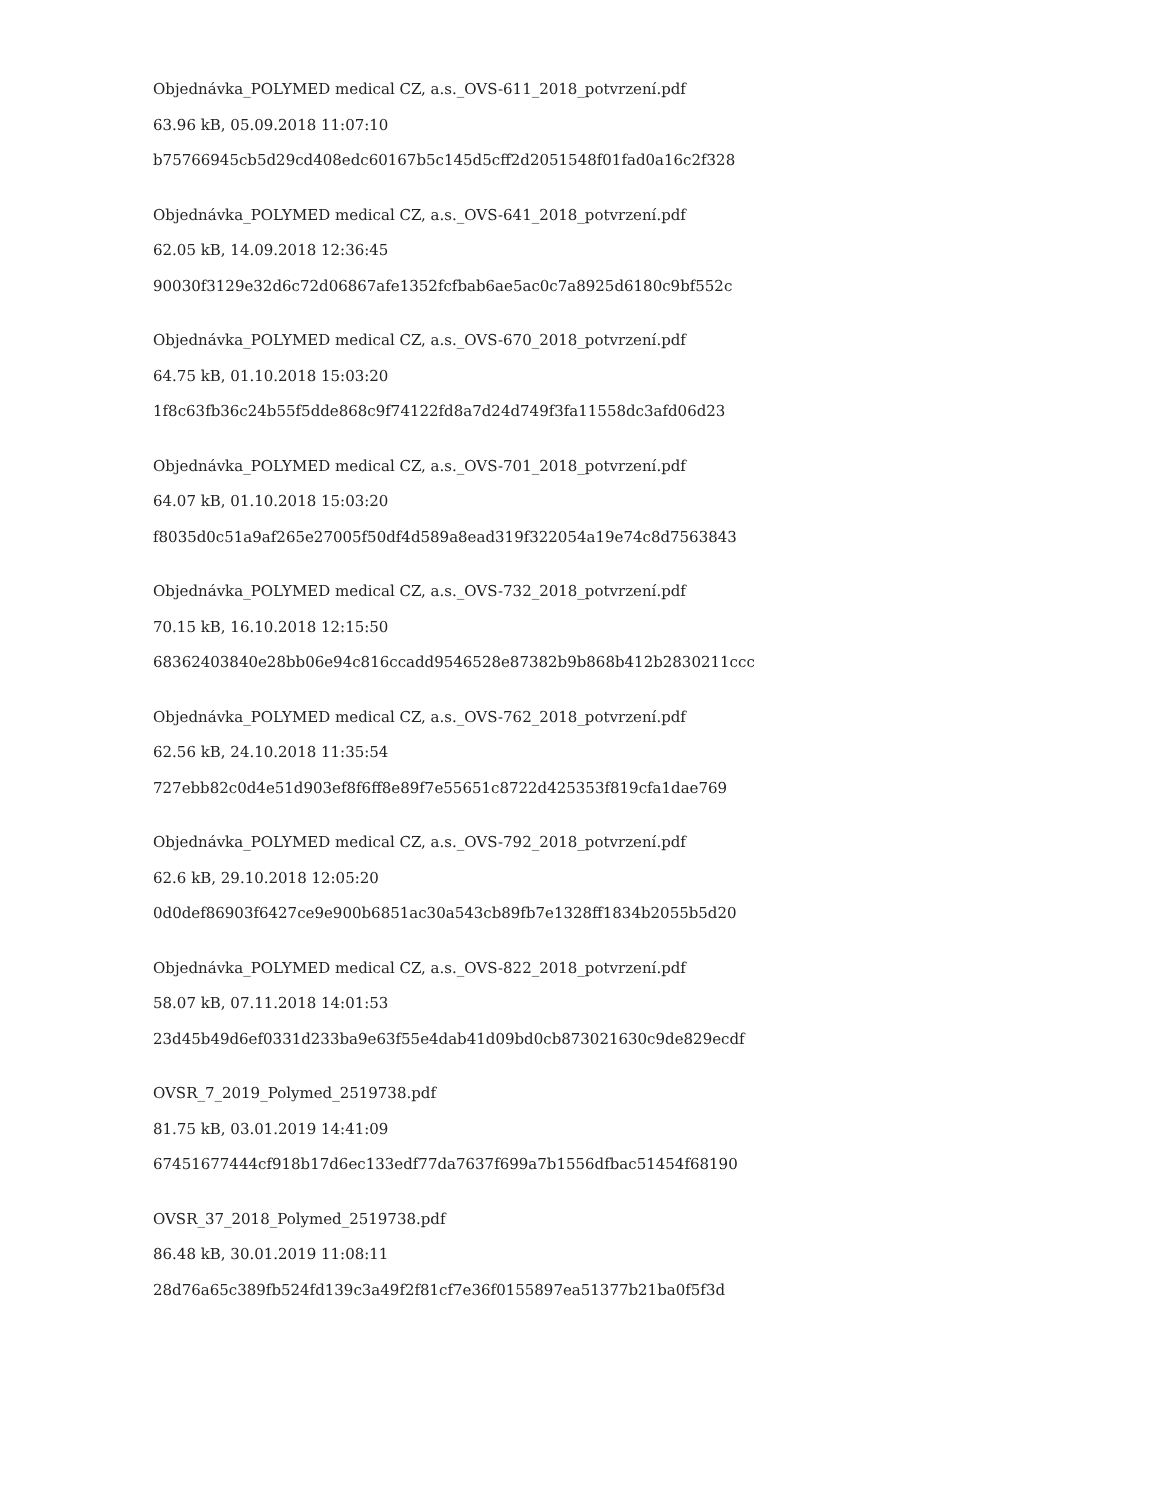Objednávka_POLYMED medical CZ, a.s._OVS-611_2018_potvrzení.pdf
63.96 kB, 05.09.2018 11:07:10
b75766945cb5d29cd408edc60167b5c145d5cff2d2051548f01fad0a16c2f328
Objednávka_POLYMED medical CZ, a.s._OVS-641_2018_potvrzení.pdf
62.05 kB, 14.09.2018 12:36:45
90030f3129e32d6c72d06867afe1352fcfbab6ae5ac0c7a8925d6180c9bf552c
Objednávka_POLYMED medical CZ, a.s._OVS-670_2018_potvrzení.pdf
64.75 kB, 01.10.2018 15:03:20
1f8c63fb36c24b55f5dde868c9f74122fd8a7d24d749f3fa11558dc3afd06d23
Objednávka_POLYMED medical CZ, a.s._OVS-701_2018_potvrzení.pdf
64.07 kB, 01.10.2018 15:03:20
f8035d0c51a9af265e27005f50df4d589a8ead319f322054a19e74c8d7563843
Objednávka_POLYMED medical CZ, a.s._OVS-732_2018_potvrzení.pdf
70.15 kB, 16.10.2018 12:15:50
68362403840e28bb06e94c816ccadd9546528e87382b9b868b412b2830211ccc
Objednávka_POLYMED medical CZ, a.s._OVS-762_2018_potvrzení.pdf
62.56 kB, 24.10.2018 11:35:54
727ebb82c0d4e51d903ef8f6ff8e89f7e55651c8722d425353f819cfa1dae769
Objednávka_POLYMED medical CZ, a.s._OVS-792_2018_potvrzení.pdf
62.6 kB, 29.10.2018 12:05:20
0d0def86903f6427ce9e900b6851ac30a543cb89fb7e1328ff1834b2055b5d20
Objednávka_POLYMED medical CZ, a.s._OVS-822_2018_potvrzení.pdf
58.07 kB, 07.11.2018 14:01:53
23d45b49d6ef0331d233ba9e63f55e4dab41d09bd0cb873021630c9de829ecdf
OVSR_7_2019_Polymed_2519738.pdf
81.75 kB, 03.01.2019 14:41:09
67451677444cf918b17d6ec133edf77da7637f699a7b1556dfbac51454f68190
OVSR_37_2018_Polymed_2519738.pdf
86.48 kB, 30.01.2019 11:08:11
28d76a65c389fb524fd139c3a49f2f81cf7e36f0155897ea51377b21ba0f5f3d